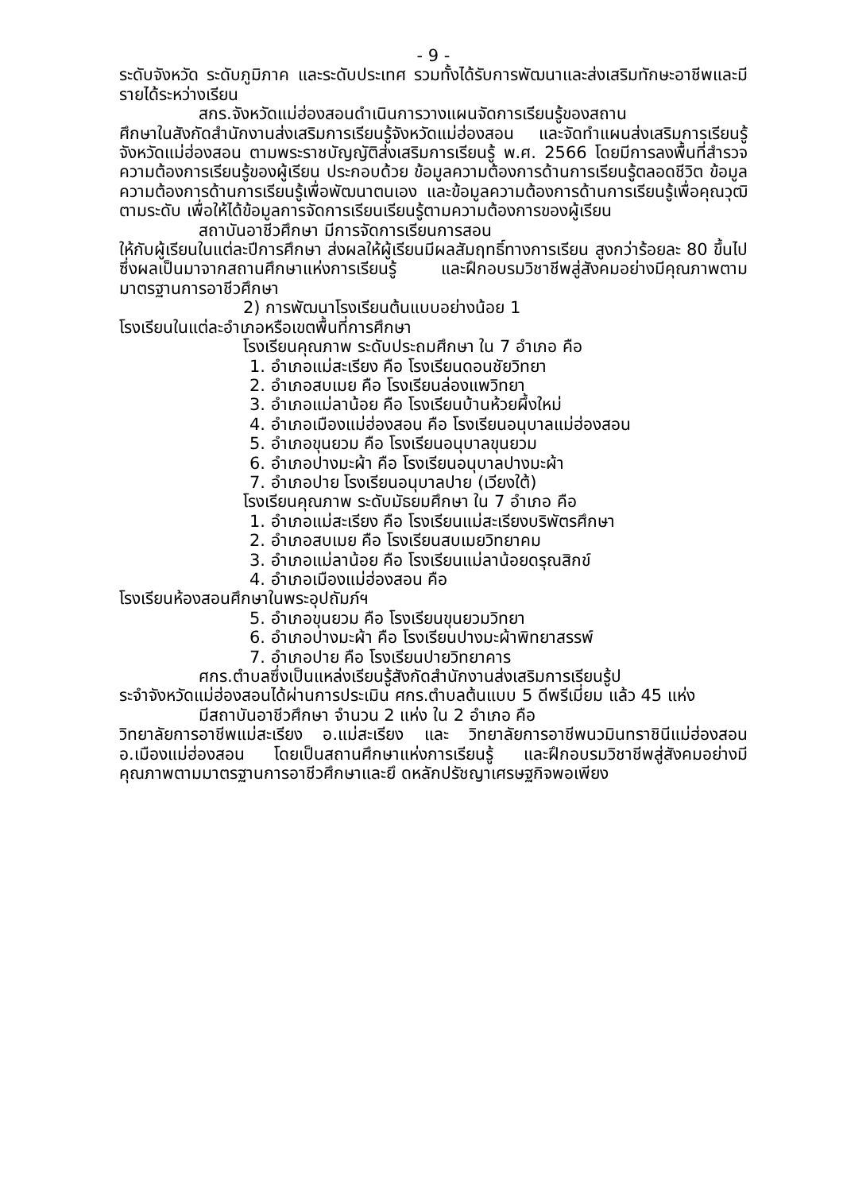- 9 -
ระดับจังหวัด ระดับภูมิภาค และระดับประเทศ รวมทั้งได้รับการพัฒนาและส่งเสริมทักษะอาชีพและมีรายได้ระหว่างเรียน
สกร.จังหวัดแม่ฮ่องสอนดำเนินการวางแผนจัดการเรียนรู้ของสถาน
ศึกษาในสังกัดสำนักงานส่งเสริมการเรียนรู้จังหวัดแม่ฮ่องสอน และจัดทำแผนส่งเสริมการเรียนรู้จังหวัดแม่ฮ่องสอน ตามพระราชบัญญัติส่งเสริมการเรียนรู้ พ.ศ. 2566 โดยมีการลงพื้นที่สำรวจความต้องการเรียนรู้ของผู้เรียน ประกอบด้วย ข้อมูลความต้องการด้านการเรียนรู้ตลอดชีวิต ข้อมูลความต้องการด้านการเรียนรู้เพื่อพัฒนาตนเอง และข้อมูลความต้องการด้านการเรียนรู้เพื่อคุณวุฒิตามระดับ เพื่อให้ได้ข้อมูลการจัดการเรียนเรียนรู้ตามความต้องการของผู้เรียน
สถาบันอาชีวศึกษา มีการจัดการเรียนการสอน
ให้กับผู้เรียนในแต่ละปีการศึกษา ส่งผลให้ผู้เรียนมีผลสัมฤทธิ์ทางการเรียน สูงกว่าร้อยละ 80 ขึ้นไป ซึ่งผลเป็นมาจากสถานศึกษาแห่งการเรียนรู้ และฝึกอบรมวิชาชีพสู่สังคมอย่างมีคุณภาพตามมาตรฐานการอาชีวศึกษา
2) การพัฒนาโรงเรียนต้นแบบอย่างน้อย 1
โรงเรียนในแต่ละอำเภอหรือเขตพื้นที่การศึกษา
โรงเรียนคุณภาพ ระดับประถมศึกษา ใน 7 อำเภอ คือ
1. อำเภอแม่สะเรียง คือ โรงเรียนดอนชัยวิทยา
2. อำเภอสบเมย คือ โรงเรียนล่องแพวิทยา
3. อำเภอแม่ลาน้อย คือ โรงเรียนบ้านห้วยผึ้งใหม่
4. อำเภอเมืองแม่ฮ่องสอน คือ โรงเรียนอนุบาลแม่ฮ่องสอน
5. อำเภอขุนยวม คือ โรงเรียนอนุบาลขุนยวม
6. อำเภอปางมะผ้า คือ โรงเรียนอนุบาลปางมะผ้า
7. อำเภอปาย โรงเรียนอนุบาลปาย (เวียงใต้)
โรงเรียนคุณภาพ ระดับมัธยมศึกษา ใน 7 อำเภอ คือ
1. อำเภอแม่สะเรียง คือ โรงเรียนแม่สะเรียงบริพัตรศึกษา
2. อำเภอสบเมย คือ โรงเรียนสบเมยวิทยาคม
3. อำเภอแม่ลาน้อย คือ โรงเรียนแม่ลาน้อยดรุณสิกข์
4. อำเภอเมืองแม่ฮ่องสอน คือ
โรงเรียนห้องสอนศึกษาในพระอุปถัมภ์ฯ
5. อำเภอขุนยวม คือ โรงเรียนขุนยวมวิทยา
6. อำเภอปางมะผ้า คือ โรงเรียนปางมะผ้าพิทยาสรรพ์
7. อำเภอปาย คือ โรงเรียนปายวิทยาคาร
ศกร.ตำบลซึ่งเป็นแหล่งเรียนรู้สังกัดสำนักงานส่งเสริมการเรียนรู้ป
ระจำจังหวัดแม่ฮ่องสอนได้ผ่านการประเมิน ศกร.ตำบลต้นแบบ 5 ดีพรีเมี่ยม แล้ว 45 แห่ง
มีสถาบันอาชีวศึกษา จำนวน 2 แห่ง ใน 2 อำเภอ คือ
วิทยาลัยการอาชีพแม่สะเรียง อ.แม่สะเรียง และ วิทยาลัยการอาชีพนวมินทราชินีแม่ฮ่องสอน อ.เมืองแม่ฮ่องสอน โดยเป็นสถานศึกษาแห่งการเรียนรู้ และฝึกอบรมวิชาชีพสู่สังคมอย่างมีคุณภาพตามมาตรฐานการอาชีวศึกษาและยึ ดหลักปรัชญาเศรษฐกิจพอเพียง